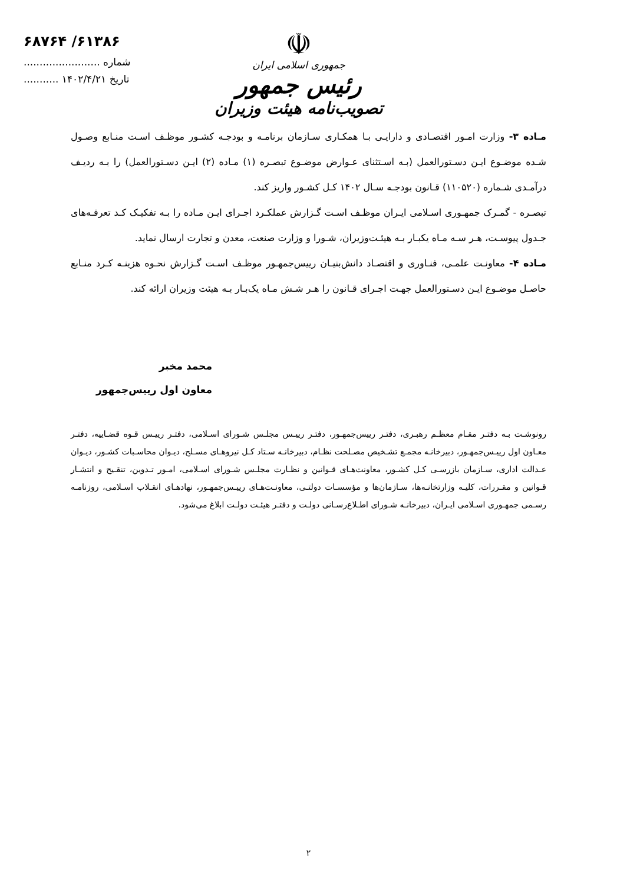۶۱۳۸۶/ ۶۸۷۶۴
شماره ........................
تاریخ ۱۴۰۲/۴/۲۱ ...........
☫
جمهوری اسلامی ایران
رئیس جمهور
تصویب‌نامه هیئت وزیران
مـاده ۳- وزارت امـور اقتصـادی و دارایـی بـا همکـاری سـازمان برنامـه و بودجـه کشـور موظـف اسـت منـابع وصـول شـده موضـوع ایـن دسـتورالعمل (بـه اسـتثنای عـوارض موضـوع تبصـره (۱) مـاده (۲) ایـن دسـتورالعمل) را بـه ردیـف درآمـدی شـماره (۱۱۰۵۲۰) قـانون بودجـه سـال ۱۴۰۲ کـل کشـور واریز کند.
تبصـره - گمـرک جمهـوری اسـلامی ایـران موظـف اسـت گـزارش عملکـرد اجـرای ایـن مـاده را بـه تفکیـک کـد تعرفـه‌های جـدول پیوسـت، هـر سـه مـاه یکبـار بـه هیئـت‌وزیران، شـورا و وزارت صنعت، معدن و تجارت ارسال نماید.
مـاده ۴- معاونـت علمـی، فنـاوری و اقتصـاد دانش‌بنیـان رییس‌جمهـور موظـف اسـت گـزارش نحـوه هزینـه کـرد منـابع حاصـل موضـوع ایـن دسـتورالعمل جهـت اجـرای قـانون را هـر شـش مـاه یک‌بـار بـه هیئت وزیران ارائه کند.
محمد مخبر
معاون اول رییس‌جمهور
رونوشـت بـه دفتـر مقـام معظـم رهبـری، دفتـر رییس‌جمهـور، دفتـر رییـس مجلـس شـورای اسـلامی، دفتـر رییـس قـوه قضـاییه، دفتـر معـاون اول رییـس‌جمهـور، دبیرخانـه مجمـع تشـخیص مصـلحت نظـام، دبیرخانـه سـتاد کـل نیروهـای مسـلح، دیـوان محاسـبات کشـور، دیـوان عـدالت اداری، سـازمان بازرسـی کـل کشـور، معاونت‌هـای قـوانین و نظـارت مجلـس شـورای اسـلامی، امـور تـدوین، تنقـیح و انتشـار قـوانین و مقـررات، کلیـه وزارتخانـه‌ها، سـازمان‌ها و مؤسسـات دولتـی، معاونـت‌هـای رییـس‌جمهـور، نهادهـای انقـلاب اسـلامی، روزنامـه رسـمی جمهـوری اسـلامی ایـران، دبیرخانـه شـورای اطـلاع‌رسـانی دولـت و دفتـر هیئـت دولـت ابلاغ می‌شود.
۲